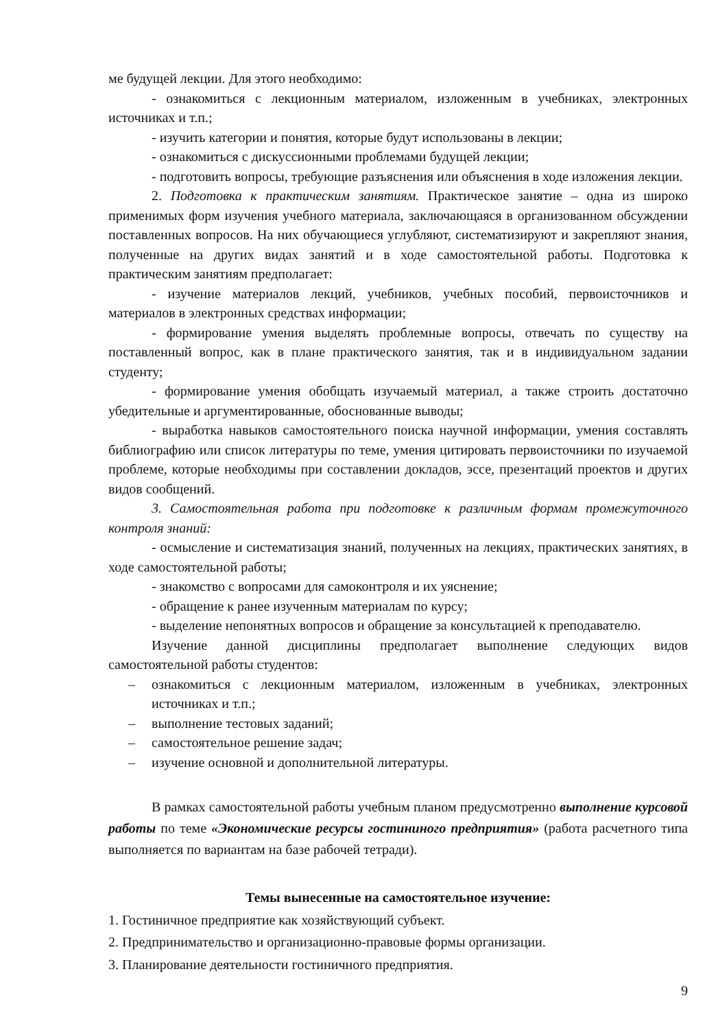ме будущей лекции. Для этого необходимо:
- ознакомиться с лекционным материалом, изложенным в учебниках, электронных источниках и т.п.;
- изучить категории и понятия, которые будут использованы в лекции;
- ознакомиться с дискуссионными проблемами будущей лекции;
- подготовить вопросы, требующие разъяснения или объяснения в ходе изложения лекции.
2. Подготовка к практическим занятиям. Практическое занятие – одна из широко применимых форм изучения учебного материала, заключающаяся в организованном обсуждении поставленных вопросов. На них обучающиеся углубляют, систематизируют и закрепляют знания, полученные на других видах занятий и в ходе самостоятельной работы. Подготовка к практическим занятиям предполагает:
- изучение материалов лекций, учебников, учебных пособий, первоисточников и материалов в электронных средствах информации;
- формирование умения выделять проблемные вопросы, отвечать по существу на поставленный вопрос, как в плане практического занятия, так и в индивидуальном задании студенту;
- формирование умения обобщать изучаемый материал, а также строить достаточно убедительные и аргументированные, обоснованные выводы;
- выработка навыков самостоятельного поиска научной информации, умения составлять библиографию или список литературы по теме, умения цитировать первоисточники по изучаемой проблеме, которые необходимы при составлении докладов, эссе, презентаций проектов и других видов сообщений.
3. Самостоятельная работа при подготовке к различным формам промежуточного контроля знаний:
- осмысление и систематизация знаний, полученных на лекциях, практических занятиях, в ходе самостоятельной работы;
- знакомство с вопросами для самоконтроля и их уяснение;
- обращение к ранее изученным материалам по курсу;
- выделение непонятных вопросов и обращение за консультацией к преподавателю.
Изучение данной дисциплины предполагает выполнение следующих видов самостоятельной работы студентов:
– ознакомиться с лекционным материалом, изложенным в учебниках, электронных источниках и т.п.;
– выполнение тестовых заданий;
– самостоятельное решение задач;
– изучение основной и дополнительной литературы.
В рамках самостоятельной работы учебным планом предусмотренно выполнение курсовой работы по теме «Экономические ресурсы гостининого предприятия» (работа расчетного типа выполняется по вариантам на базе рабочей тетради).
Темы вынесенные на самостоятельное изучение:
1. Гостиничное предприятие как хозяйствующий субъект.
2. Предпринимательство и организационно-правовые формы организации.
3. Планирование деятельности гостиничного предприятия.
9